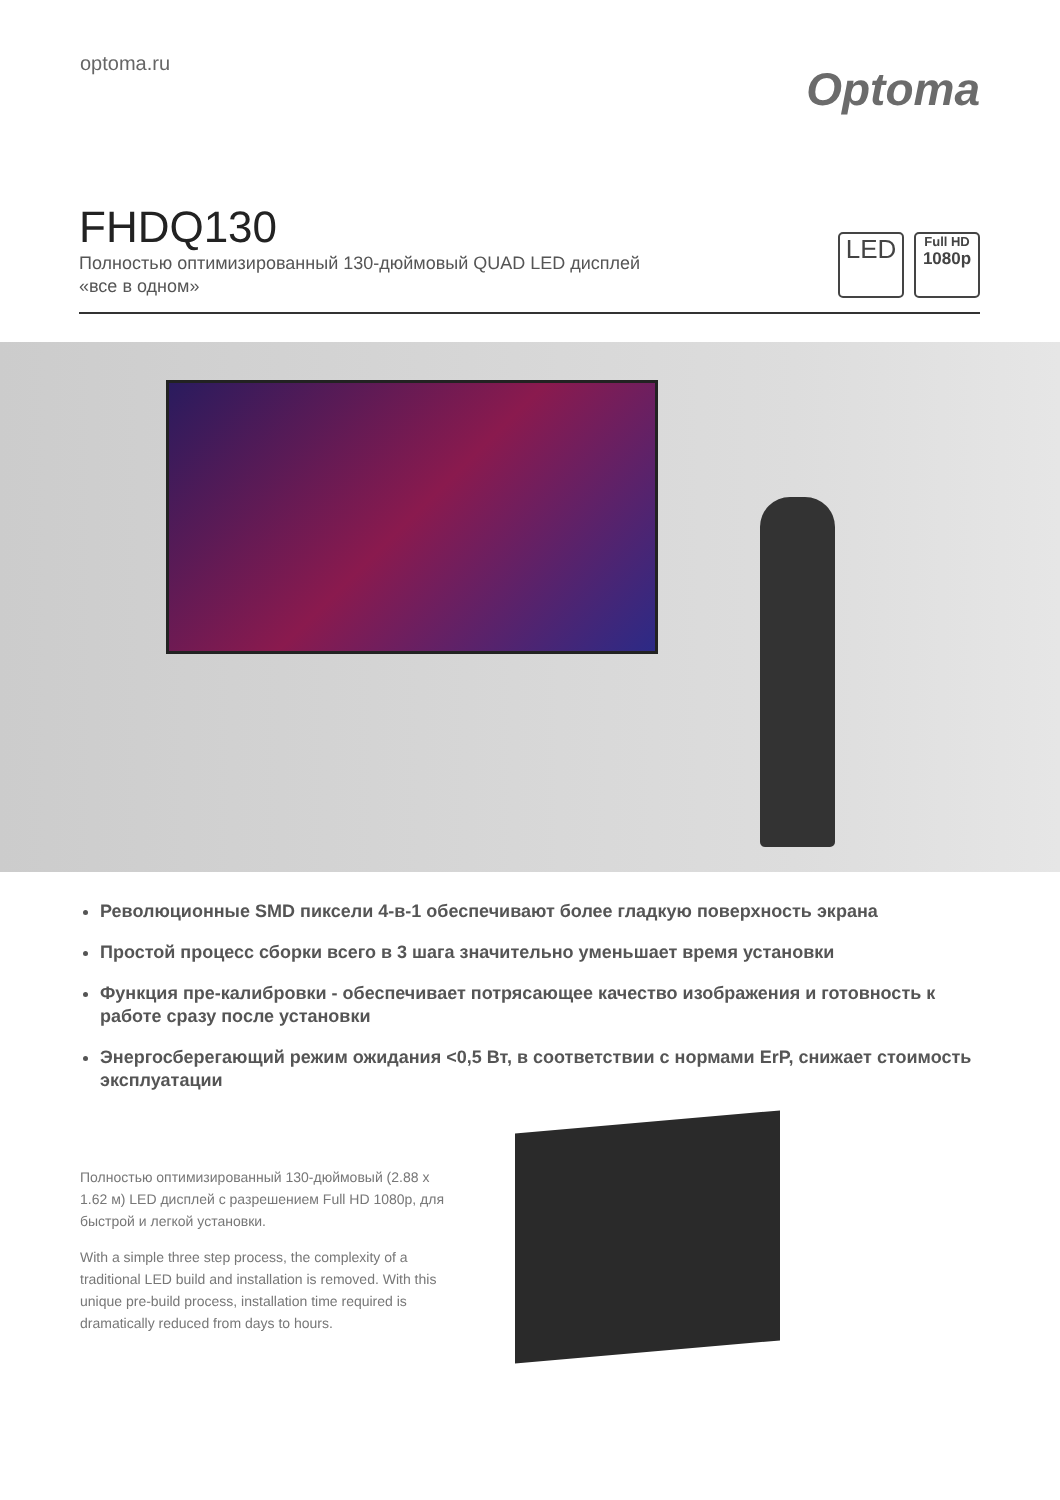optoma.ru
Optoma
FHDQ130
Полностью оптимизированный 130-дюймовый QUAD LED дисплей
«все в одном»
LED
Full HD
1080p
Революционные SMD пиксели 4-в-1 обеспечивают более гладкую поверхность экрана
Простой процесс сборки всего в 3 шага значительно уменьшает время установки
Функция пре-калибровки - обеспечивает потрясающее качество изображения и готовность к работе сразу после установки
Энергосберегающий режим ожидания <0,5 Вт, в соответствии с нормами ErP, снижает стоимость эксплуатации
Полностью оптимизированный 130-дюймовый (2.88 x 1.62 м) LED дисплей с разрешением Full HD 1080p, для быстрой и легкой установки.
With a simple three step process, the complexity of a traditional LED build and installation is removed. With this unique pre-build process, installation time required is dramatically reduced from days to hours.